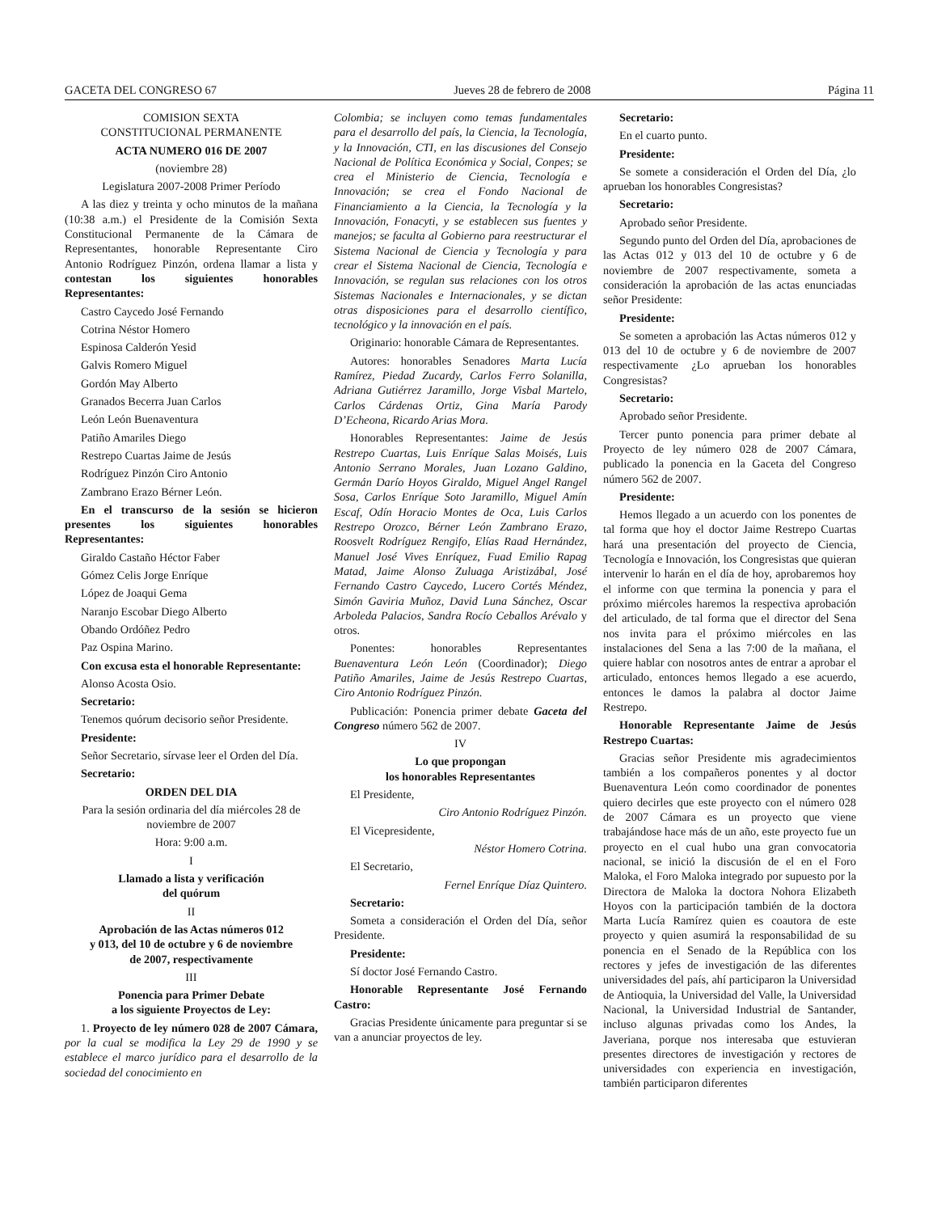GACETA DEL CONGRESO 67 Jueves 28 de febrero de 2008 Página 11
COMISION SEXTA
CONSTITUCIONAL PERMANENTE
ACTA NUMERO 016 DE 2007
(noviembre 28)
Legislatura 2007-2008 Primer Período
A las diez y treinta y ocho minutos de la mañana (10:38 a.m.) el Presidente de la Comisión Sexta Constitucional Permanente de la Cámara de Representantes, honorable Representante Ciro Antonio Rodríguez Pinzón, ordena llamar a lista y contestan los siguientes honorables Representantes:
Castro Caycedo José Fernando
Cotrina Néstor Homero
Espinosa Calderón Yesid
Galvis Romero Miguel
Gordón May Alberto
Granados Becerra Juan Carlos
León León Buenaventura
Patiño Amariles Diego
Restrepo Cuartas Jaime de Jesús
Rodríguez Pinzón Ciro Antonio
Zambrano Erazo Bérner León.
En el transcurso de la sesión se hicieron presentes los siguientes honorables Representantes:
Giraldo Castaño Héctor Faber
Gómez Celis Jorge Enríque
López de Joaqui Gema
Naranjo Escobar Diego Alberto
Obando Ordóñez Pedro
Paz Ospina Marino.
Con excusa esta el honorable Representante:
Alonso Acosta Osio.
Secretario:
Tenemos quórum decisorio señor Presidente.
Presidente:
Señor Secretario, sírvase leer el Orden del Día.
Secretario:
ORDEN DEL DIA
Para la sesión ordinaria del día miércoles 28 de noviembre de 2007
Hora: 9:00 a.m.
I
Llamado a lista y verificación
del quórum
II
Aprobación de las Actas números 012
y 013, del 10 de octubre y 6 de noviembre
de 2007, respectivamente
III
Ponencia para Primer Debate
a los siguiente Proyectos de Ley:
1. Proyecto de ley número 028 de 2007 Cámara, por la cual se modifica la Ley 29 de 1990 y se establece el marco jurídico para el desarrollo de la sociedad del conocimiento en
Colombia; se incluyen como temas fundamentales para el desarrollo del país, la Ciencia, la Tecnología, y la Innovación, CTI, en las discusiones del Consejo Nacional de Política Económica y Social, Conpes; se crea el Ministerio de Ciencia, Tecnología e Innovación; se crea el Fondo Nacional de Financiamiento a la Ciencia, la Tecnología y la Innovación, Fonacyti, y se establecen sus fuentes y manejos; se faculta al Gobierno para reestructurar el Sistema Nacional de Ciencia y Tecnología y para crear el Sistema Nacional de Ciencia, Tecnología e Innovación, se regulan sus relaciones con los otros Sistemas Nacionales e Internacionales, y se dictan otras disposiciones para el desarrollo científico, tecnológico y la innovación en el país.
Originario: honorable Cámara de Representantes.
Autores: honorables Senadores Marta Lucía Ramírez, Piedad Zucardy, Carlos Ferro Solanilla, Adriana Gutiérrez Jaramillo, Jorge Visbal Martelo, Carlos Cárdenas Ortiz, Gina María Parody D’Echeona, Ricardo Arias Mora.
Honorables Representantes: Jaime de Jesús Restrepo Cuartas, Luis Enríque Salas Moisés, Luis Antonio Serrano Morales, Juan Lozano Galdino, Germán Darío Hoyos Giraldo, Miguel Angel Rangel Sosa, Carlos Enríque Soto Jaramillo, Miguel Amín Escaf, Odín Horacio Montes de Oca, Luis Carlos Restrepo Orozco, Bérner León Zambrano Erazo, Roosvelt Rodríguez Rengifo, Elías Raad Hernández, Manuel José Vives Enríquez, Fuad Emilio Rapag Matad, Jaime Alonso Zuluaga Aristizábal, José Fernando Castro Caycedo, Lucero Cortés Méndez, Simón Gaviria Muñoz, David Luna Sánchez, Oscar Arboleda Palacios, Sandra Rocío Ceballos Arévalo y otros.
Ponentes: honorables Representantes Buenaventura León León (Coordinador); Diego Patiño Amariles, Jaime de Jesús Restrepo Cuartas, Ciro Antonio Rodríguez Pinzón.
Publicación: Ponencia primer debate Gaceta del Congreso número 562 de 2007.
IV
Lo que propongan
los honorables Representantes
El Presidente,
Ciro Antonio Rodríguez Pinzón.
El Vicepresidente,
Néstor Homero Cotrina.
El Secretario,
Fernel Enríque Díaz Quintero.
Secretario:
Someta a consideración el Orden del Día, señor Presidente.
Presidente:
Sí doctor José Fernando Castro.
Honorable Representante José Fernando Castro:
Gracias Presidente únicamente para preguntar si se van a anunciar proyectos de ley.
Secretario:
En el cuarto punto.
Presidente:
Se somete a consideración el Orden del Día, ¿lo aprueban los honorables Congresistas?
Secretario:
Aprobado señor Presidente.
Segundo punto del Orden del Día, aprobaciones de las Actas 012 y 013 del 10 de octubre y 6 de noviembre de 2007 respectivamente, someta a consideración la aprobación de las actas enunciadas señor Presidente:
Presidente:
Se someten a aprobación las Actas números 012 y 013 del 10 de octubre y 6 de noviembre de 2007 respectivamente ¿Lo aprueban los honorables Congresistas?
Secretario:
Aprobado señor Presidente.
Tercer punto ponencia para primer debate al Proyecto de ley número 028 de 2007 Cámara, publicado la ponencia en la Gaceta del Congreso número 562 de 2007.
Presidente:
Hemos llegado a un acuerdo con los ponentes de tal forma que hoy el doctor Jaime Restrepo Cuartas hará una presentación del proyecto de Ciencia, Tecnología e Innovación, los Congresistas que quieran intervenir lo harán en el día de hoy, aprobaremos hoy el informe con que termina la ponencia y para el próximo miércoles haremos la respectiva aprobación del articulado, de tal forma que el director del Sena nos invita para el próximo miércoles en las instalaciones del Sena a las 7:00 de la mañana, el quiere hablar con nosotros antes de entrar a aprobar el articulado, entonces hemos llegado a ese acuerdo, entonces le damos la palabra al doctor Jaime Restrepo.
Honorable Representante Jaime de Jesús Restrepo Cuartas:
Gracias señor Presidente mis agradecimientos también a los compañeros ponentes y al doctor Buenaventura León como coordinador de ponentes quiero decirles que este proyecto con el número 028 de 2007 Cámara es un proyecto que viene trabajándose hace más de un año, este proyecto fue un proyecto en el cual hubo una gran convocatoria nacional, se inició la discusión de el en el Foro Maloka, el Foro Maloka integrado por supuesto por la Directora de Maloka la doctora Nohora Elizabeth Hoyos con la participación también de la doctora Marta Lucía Ramírez quien es coautora de este proyecto y quien asumirá la responsabilidad de su ponencia en el Senado de la República con los rectores y jefes de investigación de las diferentes universidades del país, ahí participaron la Universidad de Antioquia, la Universidad del Valle, la Universidad Nacional, la Universidad Industrial de Santander, incluso algunas privadas como los Andes, la Javeriana, porque nos interesaba que estuvieran presentes directores de investigación y rectores de universidades con experiencia en investigación, también participaron diferentes